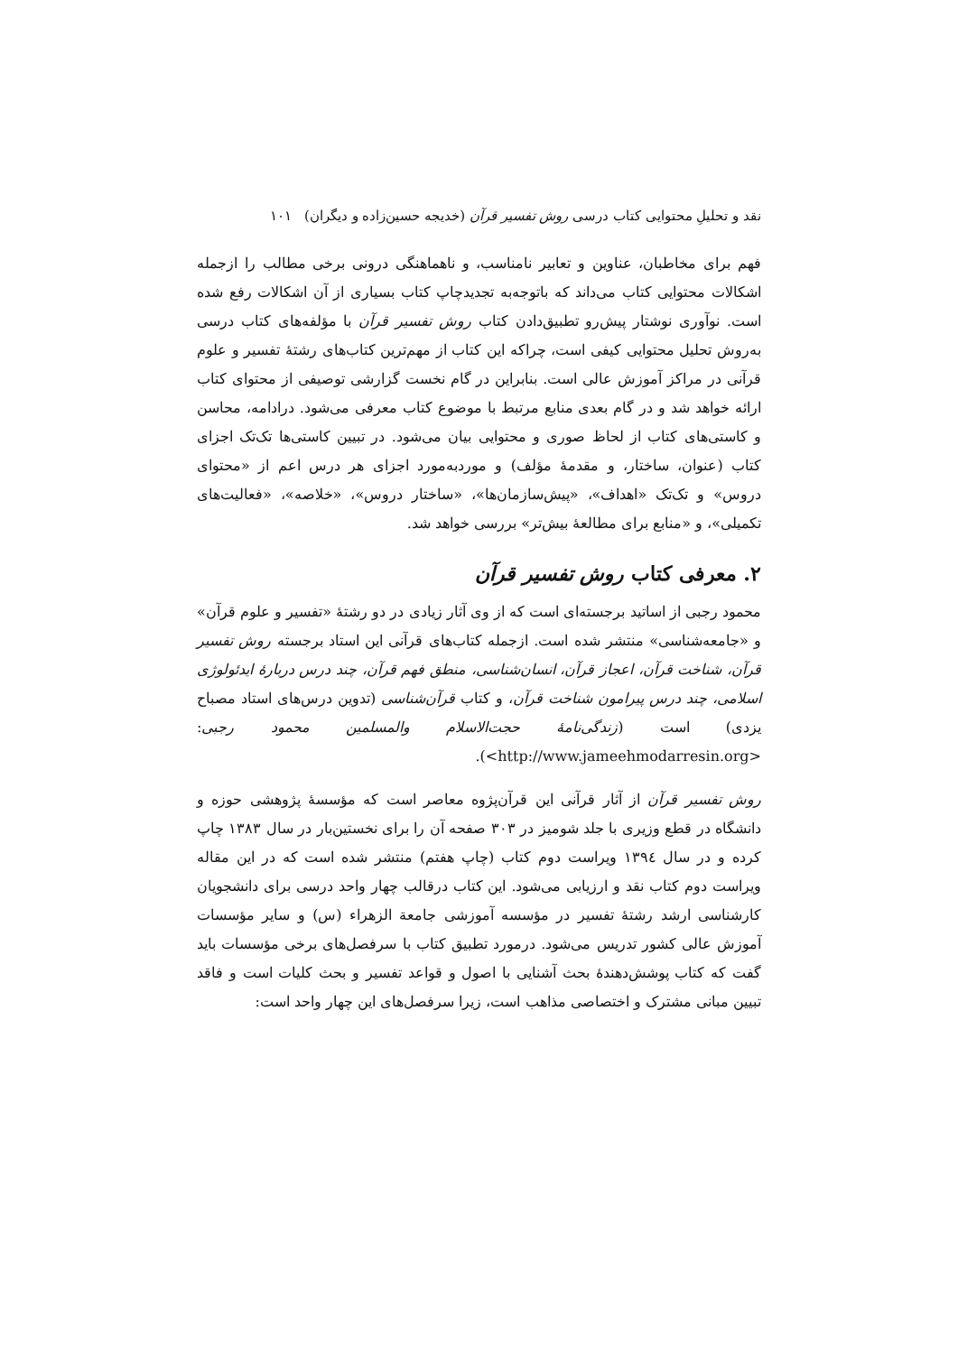نقد و تحلیلِ محتوایی کتاب درسی روش تفسیر قرآن (خدیجه حسین‌زاده و دیگران) ۱۰۱
فهم برای مخاطبان، عناوین و تعابیر نامناسب، و ناهماهنگی درونی برخی مطالب را ازجمله اشکالات محتوایی کتاب می‌داند که باتوجه‌به تجدیدچاپ کتاب بسیاری از آن اشکالات رفع شده است. نوآوری نوشتار پیش‌رو تطبیق‌دادن کتاب روش تفسیر قرآن با مؤلفه‌های کتاب درسی به‌روش تحلیل محتوایی کیفی است، چراکه این کتاب از مهم‌ترین کتاب‌های رشتهٔ تفسیر و علوم قرآنی در مراکز آموزش عالی است. بنابراین در گام نخست گزارشی توصیفی از محتوای کتاب ارائه خواهد شد و در گام بعدی منابع مرتبط با موضوع کتاب معرفی می‌شود. درادامه، محاسن و کاستی‌های کتاب از لحاظ صوری و محتوایی بیان می‌شود. در تبیین کاستی‌ها تک‌تک اجزای کتاب (عنوان، ساختار، و مقدمهٔ مؤلف) و موردبه‌مورد اجزای هر درس اعم از «محتوای دروس» و تک‌تک «اهداف»، «پیش‌سازمان‌ها»، «ساختار دروس»، «خلاصه»، «فعالیت‌های تکمیلی»، و «منابع برای مطالعهٔ بیش‌تر» بررسی خواهد شد.
۲. معرفی کتاب روش تفسیر قرآن
محمود رجبی از اساتید برجسته‌ای است که از وی آثار زیادی در دو رشتهٔ «تفسیر و علوم قرآن» و «جامعه‌شناسی» منتشر شده است. ازجمله کتاب‌های قرآنی این استاد برجسته روش تفسیر قرآن، شناخت قرآن، اعجاز قرآن، انسان‌شناسی، منطق فهم قرآن، چند درس دربارهٔ ایدئولوژی اسلامی، چند درس پیرامون شناخت قرآن، و کتاب قرآن‌شناسی (تدوین درس‌های استاد مصباح یزدی) است (زندگی‌نامهٔ حجت‌الاسلام والمسلمین محمود رجبی: <http://www.jameehmodarresin.org>).
روش تفسیر قرآن از آثار قرآنی این قرآن‌پژوه معاصر است که مؤسسهٔ پژوهشی حوزه و دانشگاه در قطع وزیری با جلد شومیز در ۳۰۳ صفحه آن را برای نخستین‌بار در سال ۱۳۸۳ چاپ کرده و در سال ۱۳۹٤ ویراست دوم کتاب (چاپ هفتم) منتشر شده است که در این مقاله ویراست دوم کتاب نقد و ارزیابی می‌شود. این کتاب درقالب چهار واحد درسی برای دانشجویان کارشناسی ارشد رشتهٔ تفسیر در مؤسسه آموزشی جامعة الزهراء (س) و سایر مؤسسات آموزش عالی کشور تدریس می‌شود. درمورد تطبیق کتاب با سرفصل‌های برخی مؤسسات باید گفت که کتاب پوشش‌دهندهٔ بحث آشنایی با اصول و قواعد تفسیر و بحث کلیات است و فاقد تبیین مبانی مشترک و اختصاصی مذاهب است، زیرا سرفصل‌های این چهار واحد است: